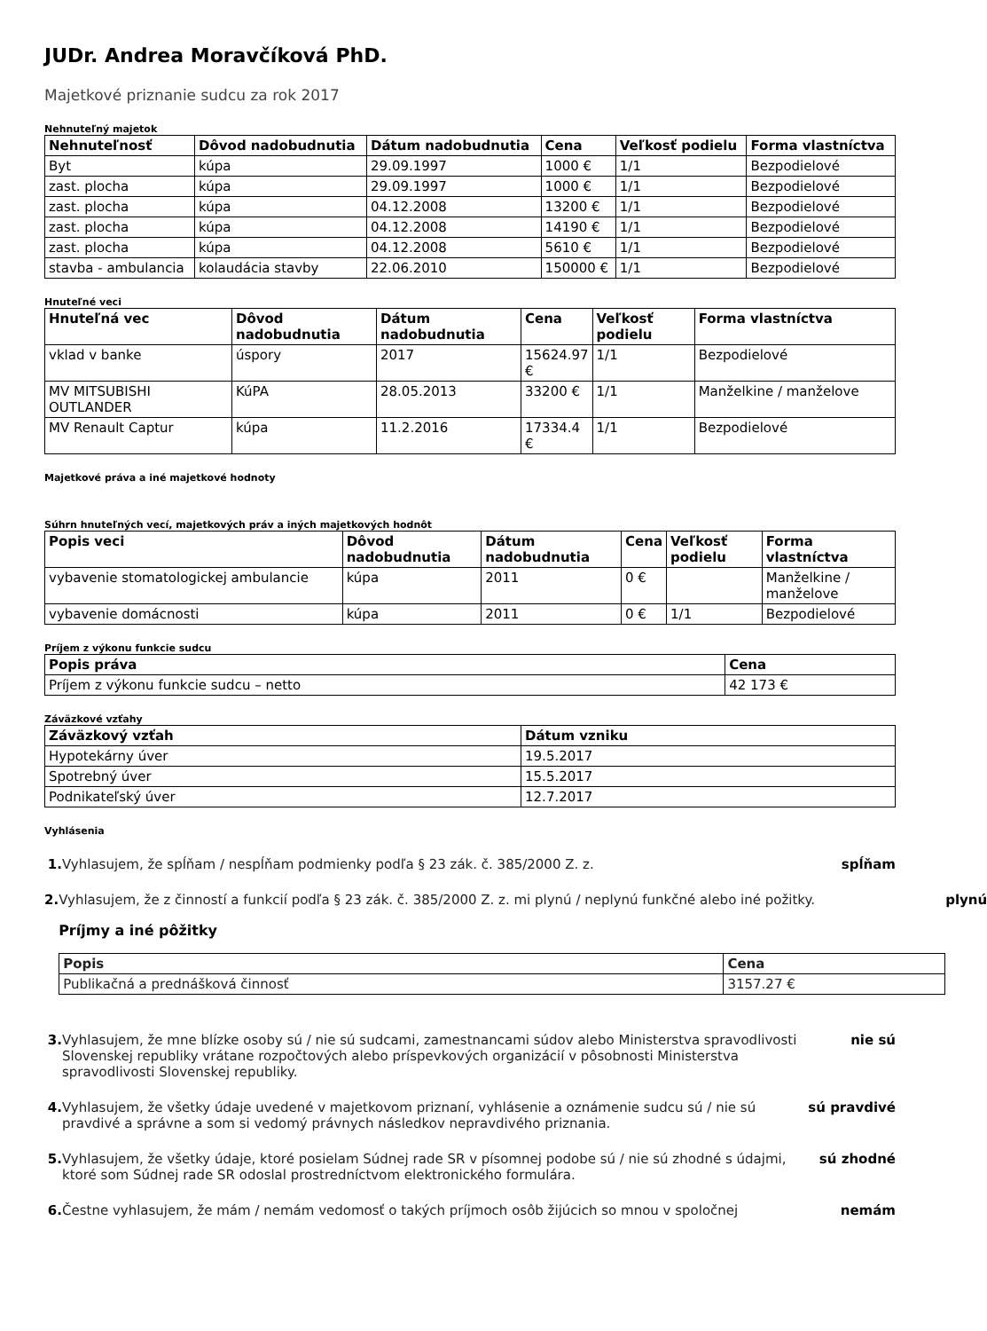JUDr. Andrea Moravčíková PhD.
Majetkové priznanie sudcu za rok 2017
Nehnuteľný majetok
| Nehnuteľnosť | Dôvod nadobudnutia | Dátum nadobudnutia | Cena | Veľkosť podielu | Forma vlastníctva |
| --- | --- | --- | --- | --- | --- |
| Byt | kúpa | 29.09.1997 | 1000 € | 1/1 | Bezpodielové |
| zast. plocha | kúpa | 29.09.1997 | 1000 € | 1/1 | Bezpodielové |
| zast. plocha | kúpa | 04.12.2008 | 13200 € | 1/1 | Bezpodielové |
| zast. plocha | kúpa | 04.12.2008 | 14190 € | 1/1 | Bezpodielové |
| zast. plocha | kúpa | 04.12.2008 | 5610 € | 1/1 | Bezpodielové |
| stavba - ambulancia | kolaudácia stavby | 22.06.2010 | 150000 € | 1/1 | Bezpodielové |
Hnuteľné veci
| Hnuteľná vec | Dôvod nadobudnutia | Dátum nadobudnutia | Cena | Veľkosť podielu | Forma vlastníctva |
| --- | --- | --- | --- | --- | --- |
| vklad v banke | úspory | 2017 | 15624.97 € | 1/1 | Bezpodielové |
| MV MITSUBISHI OUTLANDER | KúPA | 28.05.2013 | 33200 € | 1/1 | Manželkine / manželove |
| MV Renault Captur | kúpa | 11.2.2016 | 17334.4 € | 1/1 | Bezpodielové |
Majetkové práva a iné majetkové hodnoty
Súhrn hnuteľných vecí, majetkových práv a iných majetkových hodnôt
| Popis veci | Dôvod nadobudnutia | Dátum nadobudnutia | Cena | Veľkosť podielu | Forma vlastníctva |
| --- | --- | --- | --- | --- | --- |
| vybavenie stomatologickej ambulancie | kúpa | 2011 | 0 € | | Manželkine / manželove |
| vybavenie domácnosti | kúpa | 2011 | 0 € | 1/1 | Bezpodielové |
Príjem z výkonu funkcie sudcu
| Popis práva | Cena |
| --- | --- |
| Príjem z výkonu funkcie sudcu – netto | 42 173 € |
Záväzkové vzťahy
| Záväzkový vzťah | Dátum vzniku |
| --- | --- |
| Hypotekárny úver | 19.5.2017 |
| Spotrebný úver | 15.5.2017 |
| Podnikateľský úver | 12.7.2017 |
Vyhlásenia
1. Vyhlasujem, že spĺňam / nespĺňam podmienky podľa § 23 zák. č. 385/2000 Z. z.
spĺňam
2. Vyhlasujem, že z činností a funkcií podľa § 23 zák. č. 385/2000 Z. z. mi plynú / neplynú funkčné alebo iné požitky.
Príjmy a iné pôžitky
| Popis | Cena |
| --- | --- |
| Publikačná a prednášková činnosť | 3157.27 € |
plynú
3. Vyhlasujem, že mne blízke osoby sú / nie sú sudcami, zamestnancami súdov alebo Ministerstva spravodlivosti Slovenskej republiky vrátane rozpočtových alebo príspevkových organizácií v pôsobnosti Ministerstva spravodlivosti Slovenskej republiky.
nie sú
4. Vyhlasujem, že všetky údaje uvedené v majetkovom priznaní, vyhlásenie a oznámenie sudcu sú / nie sú pravdivé a správne a som si vedomý právnych následkov nepravdivého priznania.
sú pravdivé
5. Vyhlasujem, že všetky údaje, ktoré posielam Súdnej rade SR v písomnej podobe sú / nie sú zhodné s údajmi, ktoré som Súdnej rade SR odoslal prostredníctvom elektronického formulára.
sú zhodné
6. Čestne vyhlasujem, že mám / nemám vedomosť o takých príjmoch osôb žijúcich so mnou v spoločnej
nemám